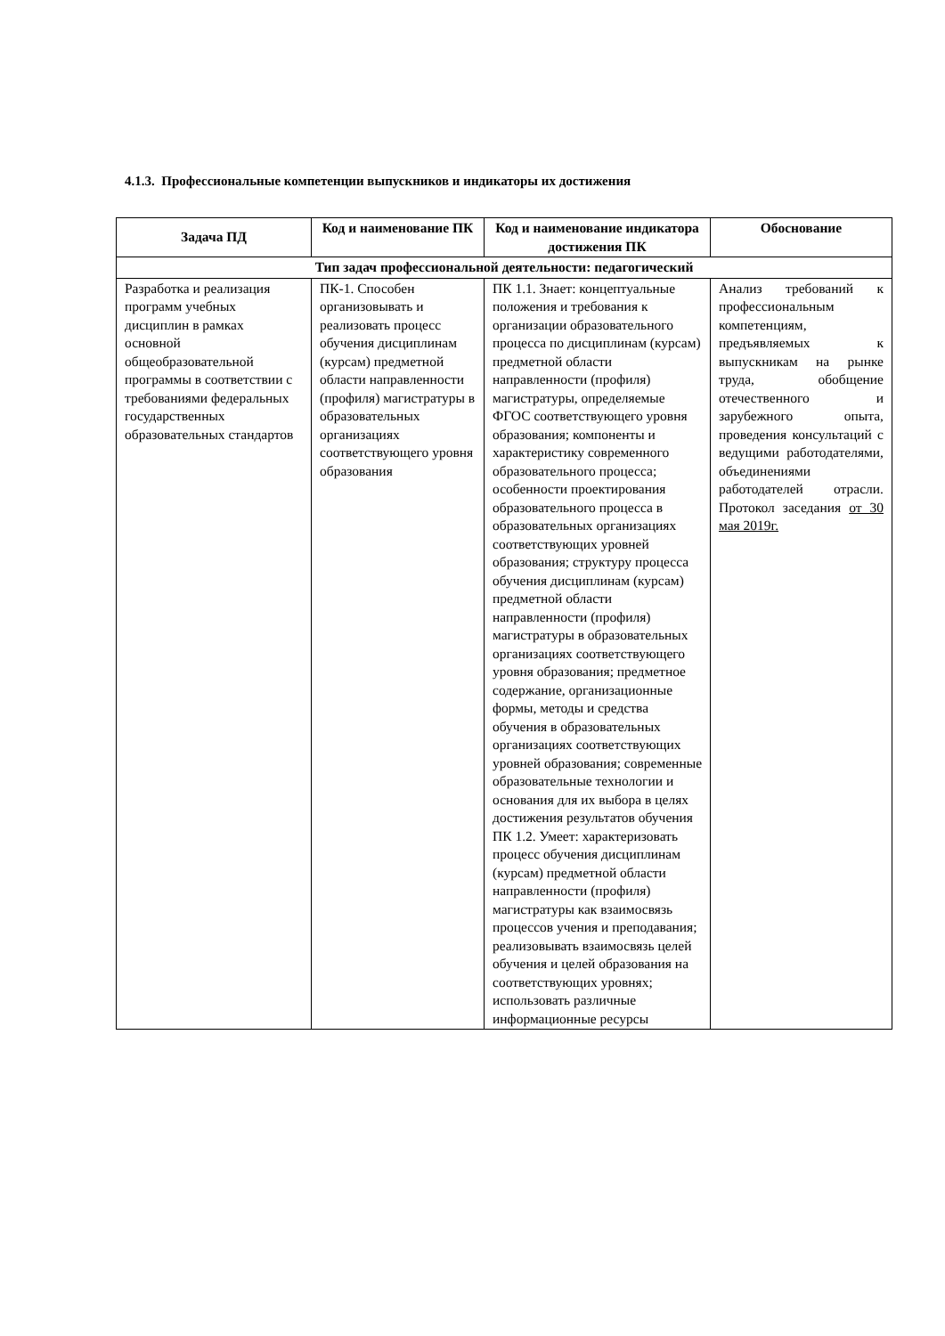4.1.3. Профессиональные компетенции выпускников и индикаторы их достижения
| Задача ПД | Код и наименование ПК | Код и наименование индикатора достижения ПК | Обоснование |
| --- | --- | --- | --- |
| Тип задач профессиональной деятельности: педагогический | | | |
| Разработка и реализация программ учебных дисциплин в рамках основной общеобразовательной программы в соответствии с требованиями федеральных государственных образовательных стандартов | ПК-1. Способен организовывать и реализовать процесс обучения дисциплинам (курсам) предметной области направленности (профиля) магистратуры в образовательных организациях соответствующего уровня образования | ПК 1.1. Знает: концептуальные положения и требования к организации образовательного процесса по дисциплинам (курсам) предметной области направленности (профиля) магистратуры, определяемые ФГОС соответствующего уровня образования; компоненты и характеристику современного образовательного процесса; особенности проектирования образовательного процесса в образовательных организациях соответствующих уровней образования; структуру процесса обучения дисциплинам (курсам) предметной области направленности (профиля) магистратуры в образовательных организациях соответствующего уровня образования; предметное содержание, организационные формы, методы и средства обучения в образовательных организациях соответствующих уровней образования; современные образовательные технологии и основания для их выбора в целях достижения результатов обучения ПК 1.2. Умеет: характеризовать процесс обучения дисциплинам (курсам) предметной области направленности (профиля) магистратуры как взаимосвязь процессов учения и преподавания; реализовывать взаимосвязь целей обучения и целей образования на соответствующих уровнях; использовать различные информационные ресурсы | Анализ требований к профессиональным компетенциям, предъявляемых к выпускникам на рынке труда, обобщение отечественного и зарубежного опыта, проведения консультаций с ведущими работодателями, объединениями работодателей отрасли. Протокол заседания от 30 мая 2019г. |